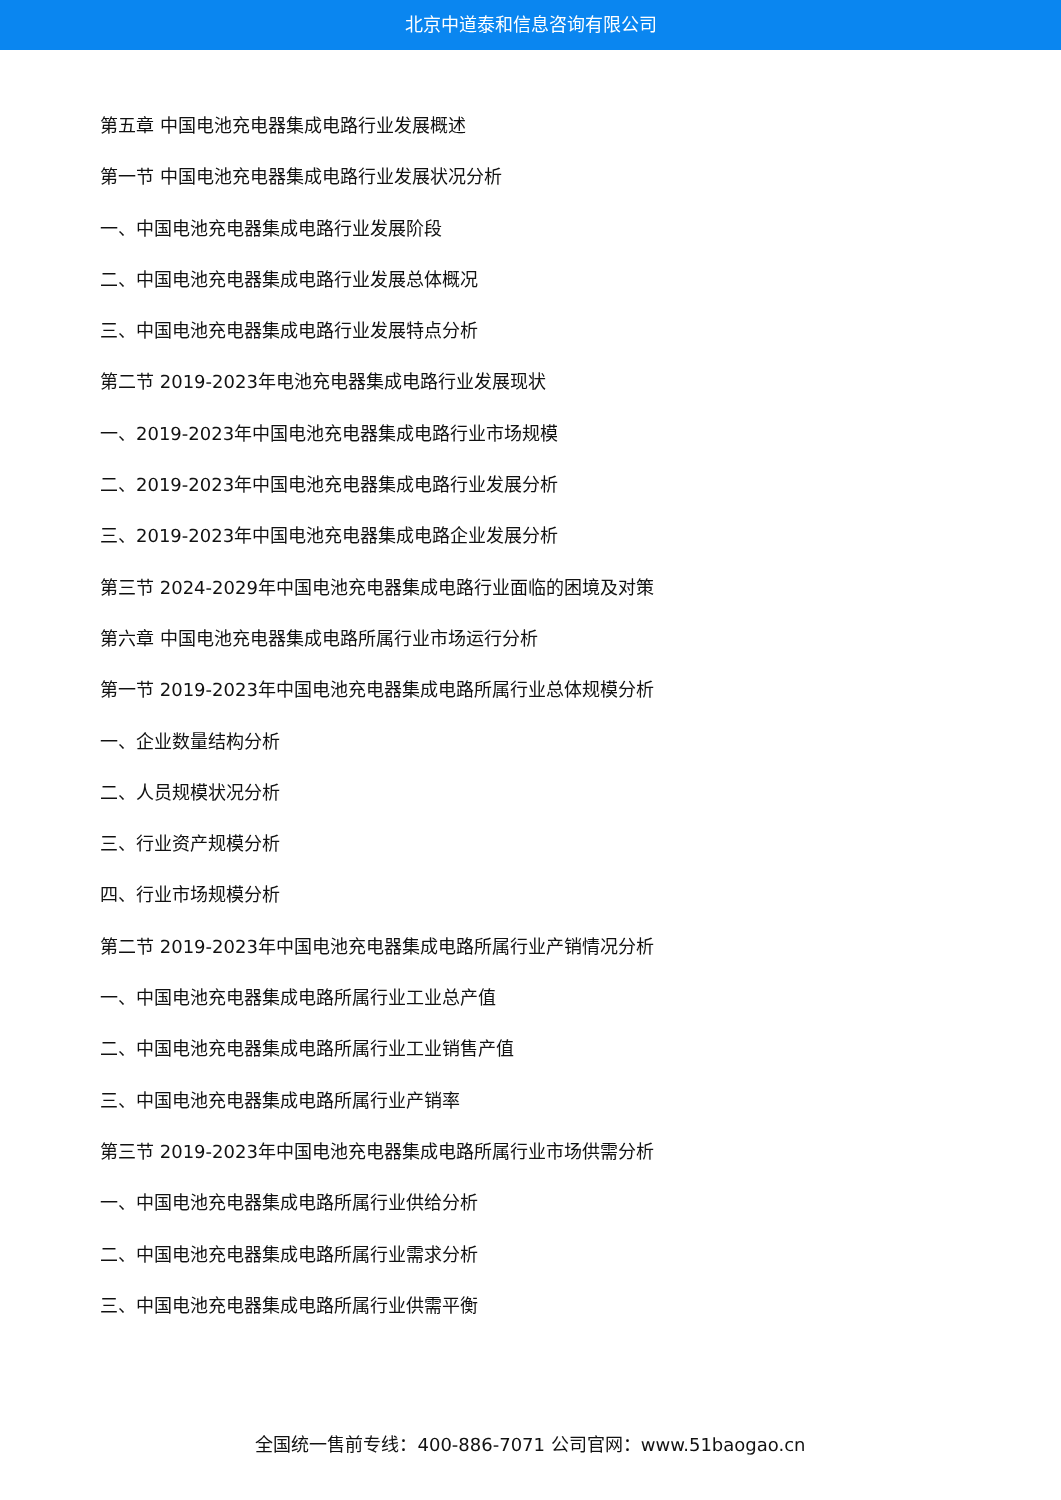北京中道泰和信息咨询有限公司
第五章 中国电池充电器集成电路行业发展概述
第一节 中国电池充电器集成电路行业发展状况分析
一、中国电池充电器集成电路行业发展阶段
二、中国电池充电器集成电路行业发展总体概况
三、中国电池充电器集成电路行业发展特点分析
第二节 2019-2023年电池充电器集成电路行业发展现状
一、2019-2023年中国电池充电器集成电路行业市场规模
二、2019-2023年中国电池充电器集成电路行业发展分析
三、2019-2023年中国电池充电器集成电路企业发展分析
第三节 2024-2029年中国电池充电器集成电路行业面临的困境及对策
第六章 中国电池充电器集成电路所属行业市场运行分析
第一节 2019-2023年中国电池充电器集成电路所属行业总体规模分析
一、企业数量结构分析
二、人员规模状况分析
三、行业资产规模分析
四、行业市场规模分析
第二节 2019-2023年中国电池充电器集成电路所属行业产销情况分析
一、中国电池充电器集成电路所属行业工业总产值
二、中国电池充电器集成电路所属行业工业销售产值
三、中国电池充电器集成电路所属行业产销率
第三节 2019-2023年中国电池充电器集成电路所属行业市场供需分析
一、中国电池充电器集成电路所属行业供给分析
二、中国电池充电器集成电路所属行业需求分析
三、中国电池充电器集成电路所属行业供需平衡
全国统一售前专线：400-886-7071 公司官网：www.51baogao.cn